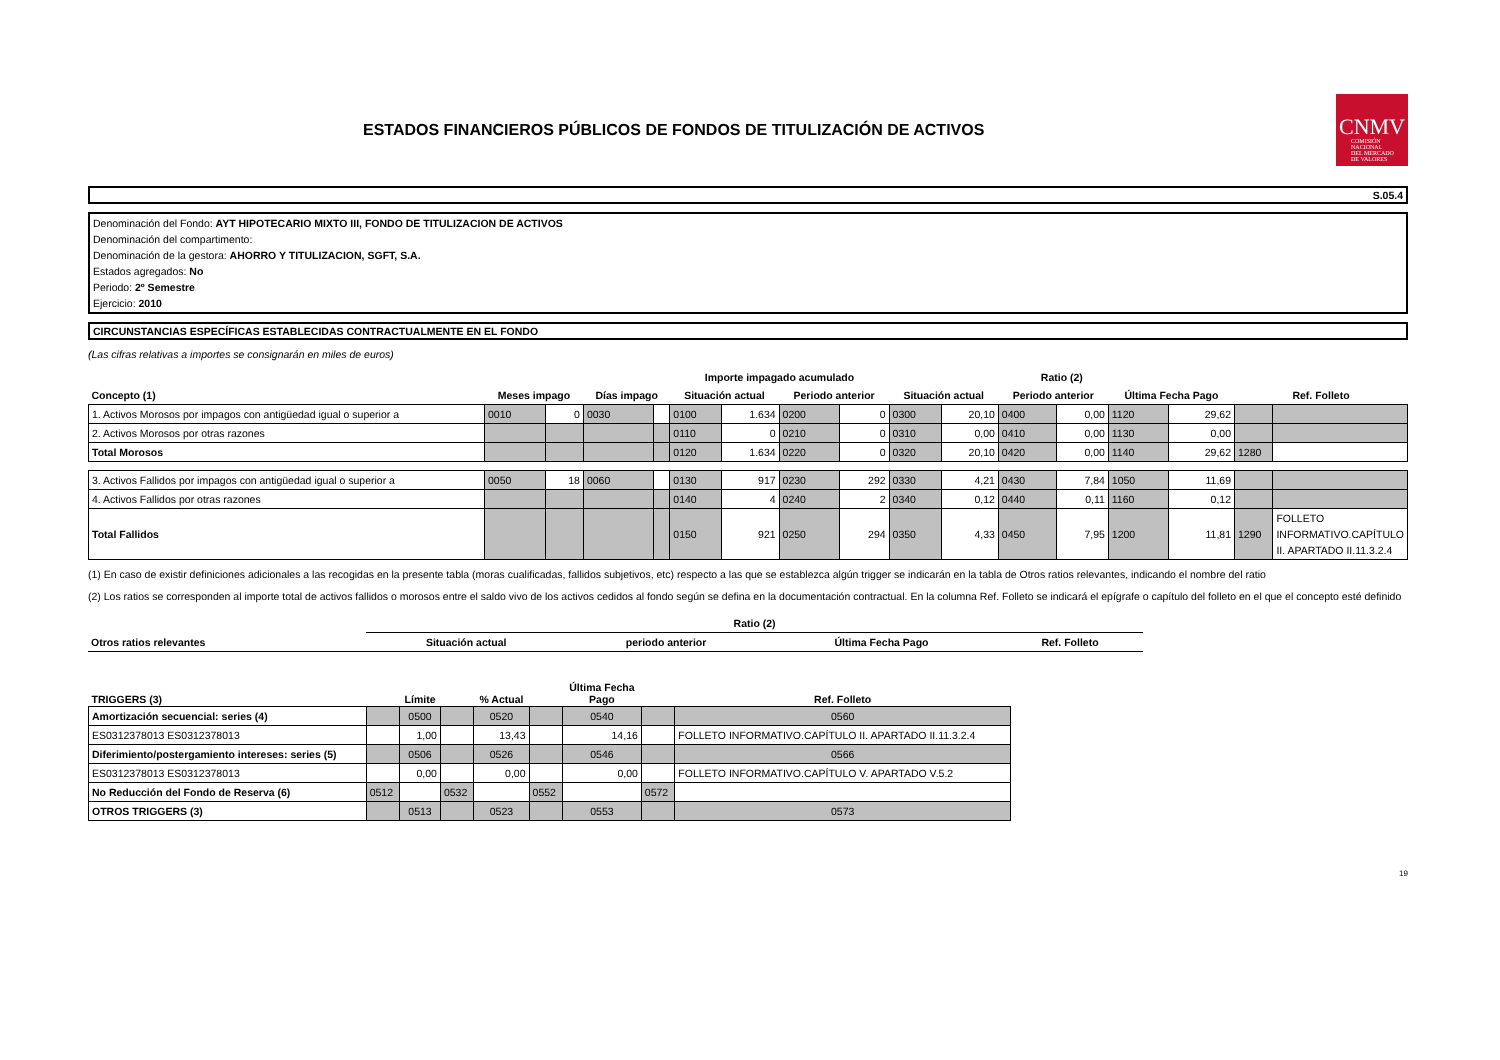ESTADOS FINANCIEROS PÚBLICOS DE FONDOS DE TITULIZACIÓN DE ACTIVOS
CNMV
COMISIÓN
NACIONAL
DEL MERCADO
DE VALORES
S.05.4
Denominación del Fondo: AYT HIPOTECARIO MIXTO III, FONDO DE TITULIZACION DE ACTIVOS
Denominación del compartimento:
Denominación de la gestora: AHORRO Y TITULIZACION, SGFT, S.A.
Estados agregados: No
Periodo: 2º Semestre
Ejercicio: 2010
CIRCUNSTANCIAS ESPECÍFICAS ESTABLECIDAS CONTRACTUALMENTE EN EL FONDO
(Las cifras relativas a importes se consignarán en miles de euros)
| | | | | | Importe impagado acumulado | | | | Ratio (2) | | | | | | | |
| --- | --- | --- | --- | --- | --- | --- | --- | --- | --- | --- | --- | --- | --- | --- | --- | --- |
| Concepto (1) | Meses impago | | Días impago | | Situación actual | | Periodo anterior | | Situación actual | | Periodo anterior | | Última Fecha Pago | | Ref. Folleto | |
| 1. Activos Morosos por impagos con antigüedad igual o superior a | 0010 | 0 | 0030 | | 0100 | 1.634 | 0200 | 0 | 0300 | 20,10 | 0400 | 0,00 | 1120 | 29,62 | | |
| 2. Activos Morosos por otras razones | | | | | 0110 | 0 | 0210 | 0 | 0310 | 0,00 | 0410 | 0,00 | 1130 | 0,00 | | |
| Total Morosos | | | | | 0120 | 1.634 | 0220 | 0 | 0320 | 20,10 | 0420 | 0,00 | 1140 | 29,62 | 1280 | |
| 3. Activos Fallidos por impagos con antigüedad igual o superior a | 0050 | 18 | 0060 | | 0130 | 917 | 0230 | 292 | 0330 | 4,21 | 0430 | 7,84 | 1050 | 11,69 | | |
| 4. Activos Fallidos por otras razones | | | | | 0140 | 4 | 0240 | 2 | 0340 | 0,12 | 0440 | 0,11 | 1160 | 0,12 | | |
| Total Fallidos | | | | | 0150 | 921 | 0250 | 294 | 0350 | 4,33 | 0450 | 7,95 | 1200 | 11,81 | 1290 | FOLLETO INFORMATIVO.CAPÍTULO II. APARTADO II.11.3.2.4 |
(1) En caso de existir definiciones adicionales a las recogidas en la presente tabla (moras cualificadas, fallidos subjetivos, etc) respecto a las que se establezca algún trigger se indicarán en la tabla de Otros ratios relevantes, indicando el nombre del ratio
(2) Los ratios se corresponden al importe total de activos fallidos o morosos entre el saldo vivo de los activos cedidos al fondo según se defina en la documentación contractual. En la columna Ref. Folleto se indicará el epígrafe o capítulo del folleto en el que el concepto esté definido
| | Ratio (2) | | | |
| --- | --- | --- | --- | --- |
| Otros ratios relevantes | Situación actual | periodo anterior | Última Fecha Pago | Ref. Folleto |
| TRIGGERS (3) | | Límite | | % Actual | | Última Fecha Pago | | Ref. Folleto |
| --- | --- | --- | --- | --- | --- | --- | --- | --- |
| Amortización secuencial: series (4) | | 0500 | | 0520 | | 0540 | | 0560 |
| ES0312378013 ES0312378013 | | 1,00 | | 13,43 | | 14,16 | | FOLLETO INFORMATIVO.CAPÍTULO II. APARTADO II.11.3.2.4 |
| Diferimiento/postergamiento intereses: series (5) | | 0506 | | 0526 | | 0546 | | 0566 |
| ES0312378013 ES0312378013 | | 0,00 | | 0,00 | | 0,00 | | FOLLETO INFORMATIVO.CAPÍTULO V. APARTADO V.5.2 |
| No Reducción del Fondo de Reserva (6) | 0512 | | 0532 | | 0552 | | 0572 | |
| OTROS TRIGGERS (3) | | 0513 | | 0523 | | 0553 | | 0573 |
19